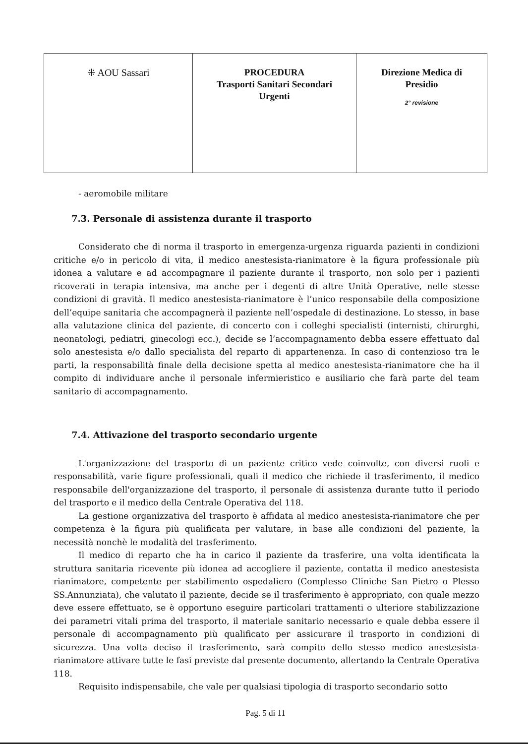| ⁜ AOU Sassari | PROCEDURA Trasporti Sanitari Secondari Urgenti | Direzione Medica di Presidio 2° revisione |
- aeromobile militare
7.3. Personale di assistenza durante il trasporto
Considerato che di norma il trasporto in emergenza-urgenza riguarda pazienti in condizioni critiche e/o in pericolo di vita, il medico anestesista-rianimatore è la figura professionale più idonea a valutare e ad accompagnare il paziente durante il trasporto, non solo per i pazienti ricoverati in terapia intensiva, ma anche per i degenti di altre Unità Operative, nelle stesse condizioni di gravità. Il medico anestesista-rianimatore è l’unico responsabile della composizione dell’equipe sanitaria che accompagnerà il paziente nell’ospedale di destinazione. Lo stesso, in base alla valutazione clinica del paziente, di concerto con i colleghi specialisti (internisti, chirurghi, neonatologi, pediatri, ginecologi ecc.), decide se l’accompagnamento debba essere effettuato dal solo anestesista e/o dallo specialista del reparto di appartenenza. In caso di contenzioso tra le parti, la responsabilità finale della decisione spetta al medico anestesista-rianimatore che ha il compito di individuare anche il personale infermieristico e ausiliario che farà parte del team sanitario di accompagnamento.
7.4. Attivazione del trasporto secondario urgente
L'organizzazione del trasporto di un paziente critico vede coinvolte, con diversi ruoli e responsabilità, varie figure professionali, quali il medico che richiede il trasferimento, il medico responsabile dell'organizzazione del trasporto, il personale di assistenza durante tutto il periodo del trasporto e il medico della Centrale Operativa del 118.
La gestione organizzativa del trasporto è affidata al medico anestesista-rianimatore che per competenza è la figura più qualificata per valutare, in base alle condizioni del paziente, la necessità nonchè le modalità del trasferimento.
Il medico di reparto che ha in carico il paziente da trasferire, una volta identificata la struttura sanitaria ricevente più idonea ad accogliere il paziente, contatta il medico anestesista rianimatore, competente per stabilimento ospedaliero (Complesso Cliniche San Pietro o Plesso SS.Annunziata), che valutato il paziente, decide se il trasferimento è appropriato, con quale mezzo deve essere effettuato, se è opportuno eseguire particolari trattamenti o ulteriore stabilizzazione dei parametri vitali prima del trasporto, il materiale sanitario necessario e quale debba essere il personale di accompagnamento più qualificato per assicurare il trasporto in condizioni di sicurezza. Una volta deciso il trasferimento, sarà compito dello stesso medico anestesista- rianimatore attivare tutte le fasi previste dal presente documento, allertando la Centrale Operativa 118.
Requisito indispensabile, che vale per qualsiasi tipologia di trasporto secondario sotto
Pag. 5 di 11